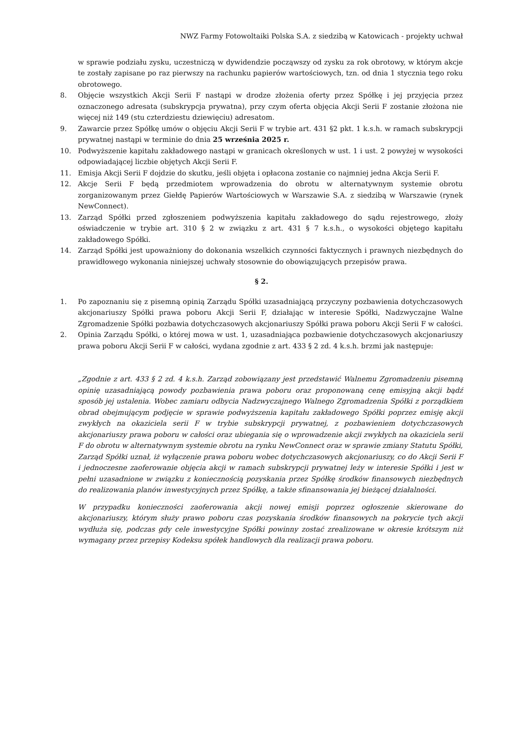NWZ Farmy Fotowoltaiki Polska S.A. z siedzibą w Katowicach - projekty uchwał
w sprawie podziału zysku, uczestniczą w dywidendzie począwszy od zysku za rok obrotowy, w którym akcje te zostały zapisane po raz pierwszy na rachunku papierów wartościowych, tzn. od dnia 1 stycznia tego roku obrotowego.
8. Objęcie wszystkich Akcji Serii F nastąpi w drodze złożenia oferty przez Spółkę i jej przyjęcia przez oznaczonego adresata (subskrypcja prywatna), przy czym oferta objęcia Akcji Serii F zostanie złożona nie więcej niż 149 (stu czterdziestu dziewięciu) adresatom.
9. Zawarcie przez Spółkę umów o objęciu Akcji Serii F w trybie art. 431 §2 pkt. 1 k.s.h. w ramach subskrypcji prywatnej nastąpi w terminie do dnia 25 września 2025 r.
10. Podwyższenie kapitału zakładowego nastąpi w granicach określonych w ust. 1 i ust. 2 powyżej w wysokości odpowiadającej liczbie objętych Akcji Serii F.
11. Emisja Akcji Serii F dojdzie do skutku, jeśli objęta i opłacona zostanie co najmniej jedna Akcja Serii F.
12. Akcje Serii F będą przedmiotem wprowadzenia do obrotu w alternatywnym systemie obrotu zorganizowanym przez Giełdę Papierów Wartościowych w Warszawie S.A. z siedzibą w Warszawie (rynek NewConnect).
13. Zarząd Spółki przed zgłoszeniem podwyższenia kapitału zakładowego do sądu rejestrowego, złoży oświadczenie w trybie art. 310 § 2 w związku z art. 431 § 7 k.s.h., o wysokości objętego kapitału zakładowego Spółki.
14. Zarząd Spółki jest upoważniony do dokonania wszelkich czynności faktycznych i prawnych niezbędnych do prawidłowego wykonania niniejszej uchwały stosownie do obowiązujących przepisów prawa.
§ 2.
1. Po zapoznaniu się z pisemną opinią Zarządu Spółki uzasadniającą przyczyny pozbawienia dotychczasowych akcjonariuszy Spółki prawa poboru Akcji Serii F, działając w interesie Spółki, Nadzwyczajne Walne Zgromadzenie Spółki pozbawia dotychczasowych akcjonariuszy Spółki prawa poboru Akcji Serii F w całości.
2. Opinia Zarządu Spółki, o której mowa w ust. 1, uzasadniająca pozbawienie dotychczasowych akcjonariuszy prawa poboru Akcji Serii F w całości, wydana zgodnie z art. 433 § 2 zd. 4 k.s.h. brzmi jak następuje:
„Zgodnie z art. 433 § 2 zd. 4 k.s.h. Zarząd zobowiązany jest przedstawić Walnemu Zgromadzeniu pisemną opinię uzasadniającą powody pozbawienia prawa poboru oraz proponowaną cenę emisyjną akcji bądź sposób jej ustalenia. Wobec zamiaru odbycia Nadzwyczajnego Walnego Zgromadzenia Spółki z porządkiem obrad obejmującym podjęcie w sprawie podwyższenia kapitału zakładowego Spółki poprzez emisję akcji zwykłych na okaziciela serii F w trybie subskrypcji prywatnej, z pozbawieniem dotychczasowych akcjonariuszy prawa poboru w całości oraz ubiegania się o wprowadzenie akcji zwykłych na okaziciela serii F do obrotu w alternatywnym systemie obrotu na rynku NewConnect oraz w sprawie zmiany Statutu Spółki, Zarząd Spółki uznał, iż wyłączenie prawa poboru wobec dotychczasowych akcjonariuszy, co do Akcji Serii F i jednoczesne zaoferowanie objęcia akcji w ramach subskrypcji prywatnej leży w interesie Spółki i jest w pełni uzasadnione w związku z koniecznością pozyskania przez Spółkę środków finansowych niezbędnych do realizowania planów inwestycyjnych przez Spółkę, a także sfinansowania jej bieżącej działalności.
W przypadku konieczności zaoferowania akcji nowej emisji poprzez ogłoszenie skierowane do akcjonariuszy, którym służy prawo poboru czas pozyskania środków finansowych na pokrycie tych akcji wydłuża się, podczas gdy cele inwestycyjne Spółki powinny zostać zrealizowane w okresie krótszym niż wymagany przez przepisy Kodeksu spółek handlowych dla realizacji prawa poboru.